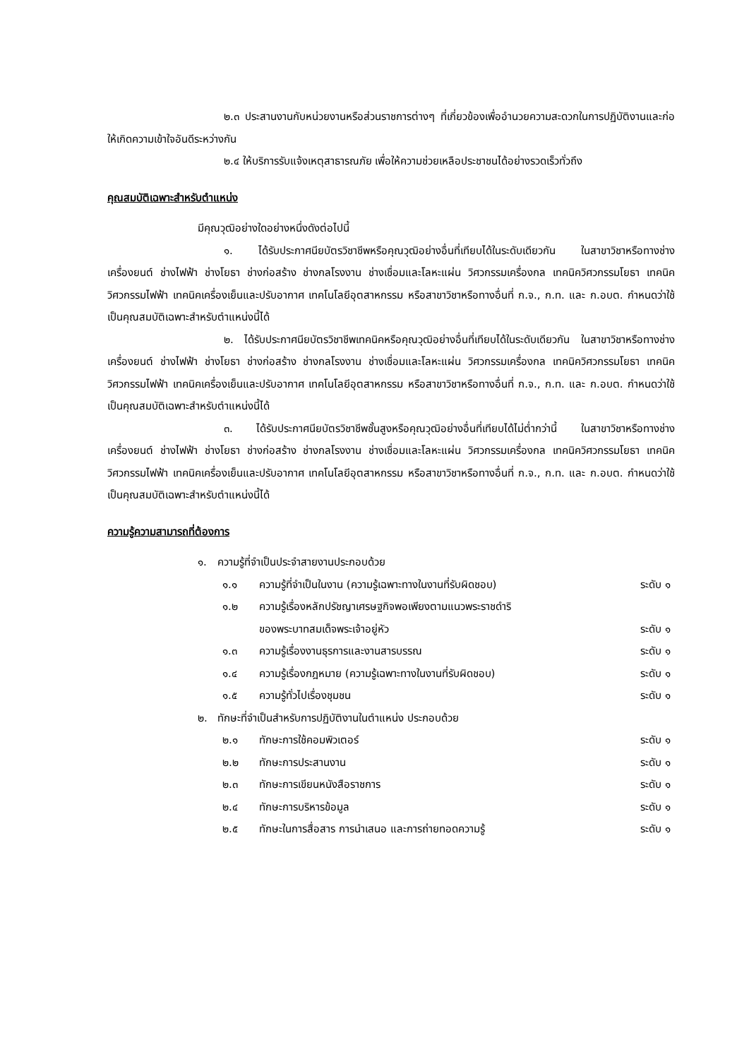๒.๓ ประสานงานกับหน่วยงานหรือส่วนราชการต่างๆ ที่เกี่ยวข้องเพื่ออำนวยความสะดวกในการปฏิบัติงานและก่อให้เกิดความเข้าใจอันดีระหว่างกัน
๒.๔ ให้บริการรับแจ้งเหตุสาธารณภัย เพื่อให้ความช่วยเหลือประชาชนได้อย่างรวดเร็วทั่วถึง
คุณสมบัติเฉพาะสำหรับตำแหน่ง
มีคุณวุฒิอย่างใดอย่างหนึ่งดังต่อไปนี้
๑. ได้รับประกาศนียบัตรวิชาชีพหรือคุณวุฒิอย่างอื่นที่เทียบได้ในระดับเดียวกัน ในสาขาวิชาหรือทางช่างเครื่องยนต์ ช่างไฟฟ้า ช่างโยธา ช่างก่อสร้าง ช่างกลโรงงาน ช่างเชื่อมและโลหะแผ่น วิศวกรรมเครื่องกล เทคนิควิศวกรรมโยธา เทคนิควิศวกรรมไฟฟ้า เทคนิคเครื่องเย็นและปรับอากาศ เทคโนโลยีอุตสาหกรรม หรือสาขาวิชาหรือทางอื่นที่ ก.จ., ก.ท. และ ก.อบต. กำหนดว่าใช้เป็นคุณสมบัติเฉพาะสำหรับตำแหน่งนี้ได้
๒. ได้รับประกาศนียบัตรวิชาชีพเทคนิคหรือคุณวุฒิอย่างอื่นที่เทียบได้ในระดับเดียวกัน ในสาขาวิชาหรือทางช่างเครื่องยนต์ ช่างไฟฟ้า ช่างโยธา ช่างก่อสร้าง ช่างกลโรงงาน ช่างเชื่อมและโลหะแผ่น วิศวกรรมเครื่องกล เทคนิควิศวกรรมโยธา เทคนิควิศวกรรมไฟฟ้า เทคนิคเครื่องเย็นและปรับอากาศ เทคโนโลยีอุตสาหกรรม หรือสาขาวิชาหรือทางอื่นที่ ก.จ., ก.ท. และ ก.อบต. กำหนดว่าใช้เป็นคุณสมบัติเฉพาะสำหรับตำแหน่งนี้ได้
๓. ได้รับประกาศนียบัตรวิชาชีพชั้นสูงหรือคุณวุฒิอย่างอื่นที่เทียบได้ไม่ต่ำกว่านี้ ในสาขาวิชาหรือทางช่างเครื่องยนต์ ช่างไฟฟ้า ช่างโยธา ช่างก่อสร้าง ช่างกลโรงงาน ช่างเชื่อมและโลหะแผ่น วิศวกรรมเครื่องกล เทคนิควิศวกรรมโยธา เทคนิควิศวกรรมไฟฟ้า เทคนิคเครื่องเย็นและปรับอากาศ เทคโนโลยีอุตสาหกรรม หรือสาขาวิชาหรือทางอื่นที่ ก.จ., ก.ท. และ ก.อบต. กำหนดว่าใช้เป็นคุณสมบัติเฉพาะสำหรับตำแหน่งนี้ได้
ความรู้ความสามารถที่ต้องการ
๑. ความรู้ที่จำเป็นประจำสายงานประกอบด้วย
๑.๑ ความรู้ที่จำเป็นในงาน (ความรู้เฉพาะทางในงานที่รับผิดชอบ) ระดับ ๑
๑.๒ ความรู้เรื่องหลักปรัชญาเศรษฐกิจพอเพียงตามแนวพระราชดำริ
ของพระบาทสมเด็จพระเจ้าอยู่หัว
ระดับ ๑
๑.๓ ความรู้เรื่องงานธุรการและงานสารบรรณ ระดับ ๑
๑.๔ ความรู้เรื่องกฎหมาย (ความรู้เฉพาะทางในงานที่รับผิดชอบ) ระดับ ๑
๑.๕ ความรู้ทั่วไปเรื่องชุมชน ระดับ ๑
๒. ทักษะที่จำเป็นสำหรับการปฏิบัติงานในตำแหน่ง ประกอบด้วย
๒.๑ ทักษะการใช้คอมพิวเตอร์ ระดับ ๑
๒.๒ ทักษะการประสานงาน ระดับ ๑
๒.๓ ทักษะการเขียนหนังสือราชการ ระดับ ๑
๒.๔ ทักษะการบริหารข้อมูล ระดับ ๑
๒.๕ ทักษะในการสื่อสาร การนำเสนอ และการถ่ายทอดความรู้ ระดับ ๑